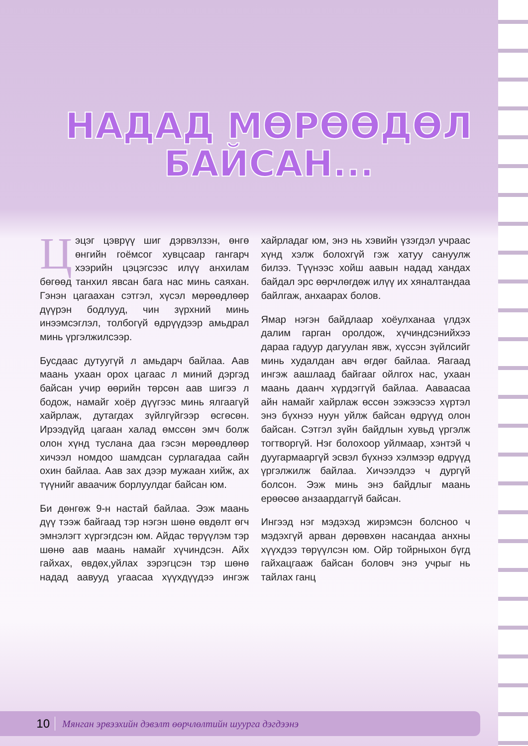НАДАД МӨРӨӨДӨЛ БАЙСАН...
Цэцэг цэврүү шиг дэрвэлзэн, өнгө өнгийн гоёмсог хувцсаар гангарч хээрийн цэцэгсээс илүү анхилам бөгөөд танхил явсан бага нас минь саяхан. Гэнэн цагаахан сэтгэл, хүсэл мөрөөдлөөр дүүрэн бодлууд, чин зүрхний минь инээмсэглэл, толбогүй өдрүүдээр амьдрал минь үргэлжилсээр.
Бусдаас дутуугүй л амьдарч байлаа. Аав маань ухаан орох цагаас л миний дэргэд байсан учир өөрийн төрсөн аав шигээ л бодож, намайг хоёр дүүгээс минь ялгаагүй хайрлаж, дутагдах зүйлгүйгээр өсгөсөн. Ирээдүйд цагаан халад өмссөн эмч болж олон хүнд туслана даа гэсэн мөрөөдлөөр хичээл номдоо шамдсан сурлагадаа сайн охин байлаа. Аав зах дээр мужаан хийж, ах түүнийг аваачиж борлуулдаг байсан юм.
Би дөнгөж 9-н настай байлаа. Ээж маань дүү тээж байгаад тэр нэгэн шөнө өвдөлт өгч эмнэлэгт хүргэгдсэн юм. Айдас төрүүлэм тэр шөнө аав маань намайг хүчиндсэн. Айх гайхах, өвдөх,уйлах зэрэгцсэн тэр шөнө надад аавууд угаасаа хүүхдүүдээ ингэж хайрладаг юм, энэ нь хэвийн үзэгдэл учраас хүнд хэлж болохгүй гэж хатуу сануулж билээ. Түүнээс хойш аавын надад хандах байдал эрс өөрчлөгдөж илүү их хяналтандаа байлгаж, анхаарах болов.
Ямар нэгэн байдлаар хоёулханаа үлдэх далим гарган оролдож, хүчиндсэнийхээ дараа гадуур дагуулан явж, хүссэн зүйлсийг минь худалдан авч өгдөг байлаа. Яагаад ингэж аашлаад байгааг ойлгох нас, ухаан маань даанч хүрдэггүй байлаа. Аавaасаа айн намайг хайрлаж өссөн ээжээсээ хүртэл энэ бүхнээ нуун уйлж байсан өдрүүд олон байсан. Сэтгэл зүйн байдлын хувьд үргэлж тогтворгүй. Нэг болохоор уйлмаар, хэнтэй ч дуугармааргүй эсвэл бүхнээ хэлмээр өдрүүд үргэлжилж байлаа. Хичээлдээ ч дургүй болсон. Ээж минь энэ байдлыг маань ерөөсөө анзаардаггүй байсан.
Ингээд нэг мэдэхэд жирэмсэн болсноо ч мэдэхгүй арван дөрөвхөн насандаа анхны хүүхдээ төрүүлсэн юм. Ойр тойрныхон бүгд гайхацгааж байсан боловч энэ учрыг нь тайлах ганц
10 Мянган эрвээхийн дэвэлт өөрчлөлтийн шуурга дэгдээнэ